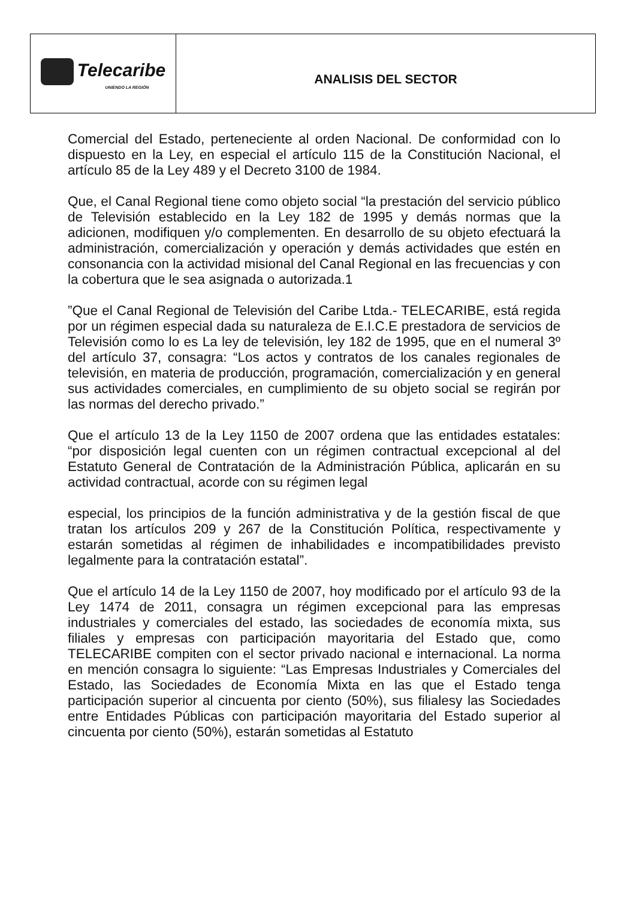| Telecaribe UNIENDO LA REGIÓN | ANALISIS DEL SECTOR |
Comercial del Estado, perteneciente al orden Nacional. De conformidad con lo dispuesto en la Ley, en especial el artículo 115 de la Constitución Nacional, el artículo 85 de la Ley 489 y el Decreto 3100 de 1984.
Que, el Canal Regional tiene como objeto social “la prestación del servicio público de Televisión establecido en la Ley 182 de 1995 y demás normas que la adicionen, modifiquen y/o complementen. En desarrollo de su objeto efectuará la administración, comercialización y operación y demás actividades que estén en consonancia con la actividad misional del Canal Regional en las frecuencias y con la cobertura que le sea asignada o autorizada.1
”Que el Canal Regional de Televisión del Caribe Ltda.- TELECARIBE, está regida por un régimen especial dada su naturaleza de E.I.C.E prestadora de servicios de Televisión como lo es La ley de televisión, ley 182 de 1995, que en el numeral 3º del artículo 37, consagra: “Los actos y contratos de los canales regionales de televisión, en materia de producción, programación, comercialización y en general sus actividades comerciales, en cumplimiento de su objeto social se regirán por las normas del derecho privado.”
Que el artículo 13 de la Ley 1150 de 2007 ordena que las entidades estatales: “por disposición legal cuenten con un régimen contractual excepcional al del Estatuto General de Contratación de la Administración Pública, aplicarán en su actividad contractual, acorde con su régimen legal
especial, los principios de la función administrativa y de la gestión fiscal de que tratan los artículos 209 y 267 de la Constitución Política, respectivamente y estarán sometidas al régimen de inhabilidades e incompatibilidades previsto legalmente para la contratación estatal”.
Que el artículo 14 de la Ley 1150 de 2007, hoy modificado por el artículo 93 de la Ley 1474 de 2011, consagra un régimen excepcional para las empresas industriales y comerciales del estado, las sociedades de economía mixta, sus filiales y empresas con participación mayoritaria del Estado que, como TELECARIBE compiten con el sector privado nacional e internacional. La norma en mención consagra lo siguiente: “Las Empresas Industriales y Comerciales del Estado, las Sociedades de Economía Mixta en las que el Estado tenga participación superior al cincuenta por ciento (50%), sus filialesy las Sociedades entre Entidades Públicas con participación mayoritaria del Estado superior al cincuenta por ciento (50%), estarán sometidas al Estatuto